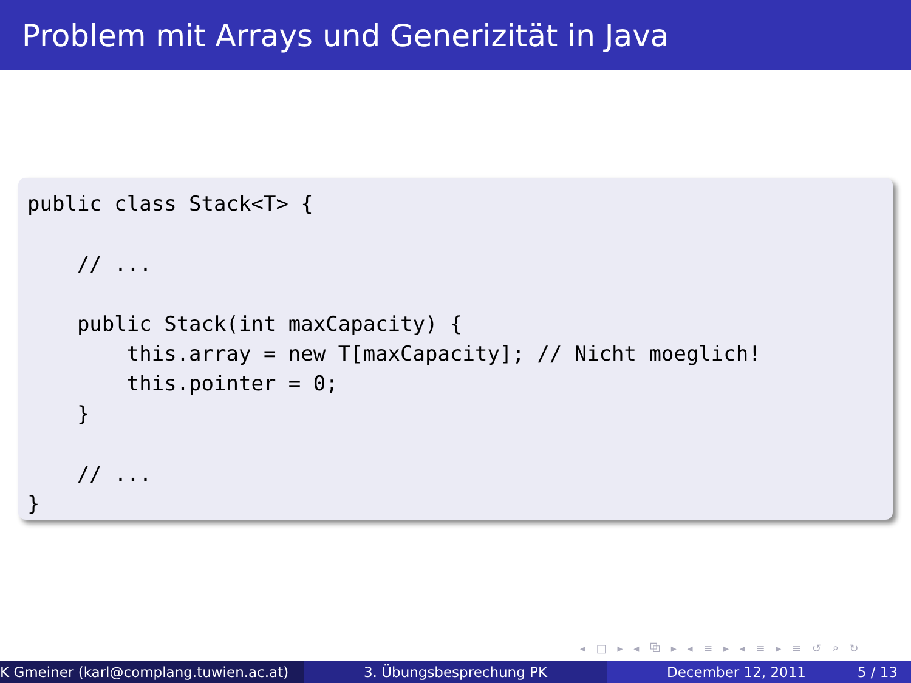Problem mit Arrays und Generizität in Java
public class Stack<T> {

    // ...

    public Stack(int maxCapacity) {
        this.array = new T[maxCapacity]; // Nicht moeglich!
        this.pointer = 0;
    }

    // ...
}
◂ □ ▸ ◂ ⧉ ▸ ◂ ≡ ▸ ◂ ≡ ▸ ≡ ↺ ⌕ ↻
K Gmeiner (karl@complang.tuwien.ac.at)
3. Übungsbesprechung PK December 12, 2011 5 / 13